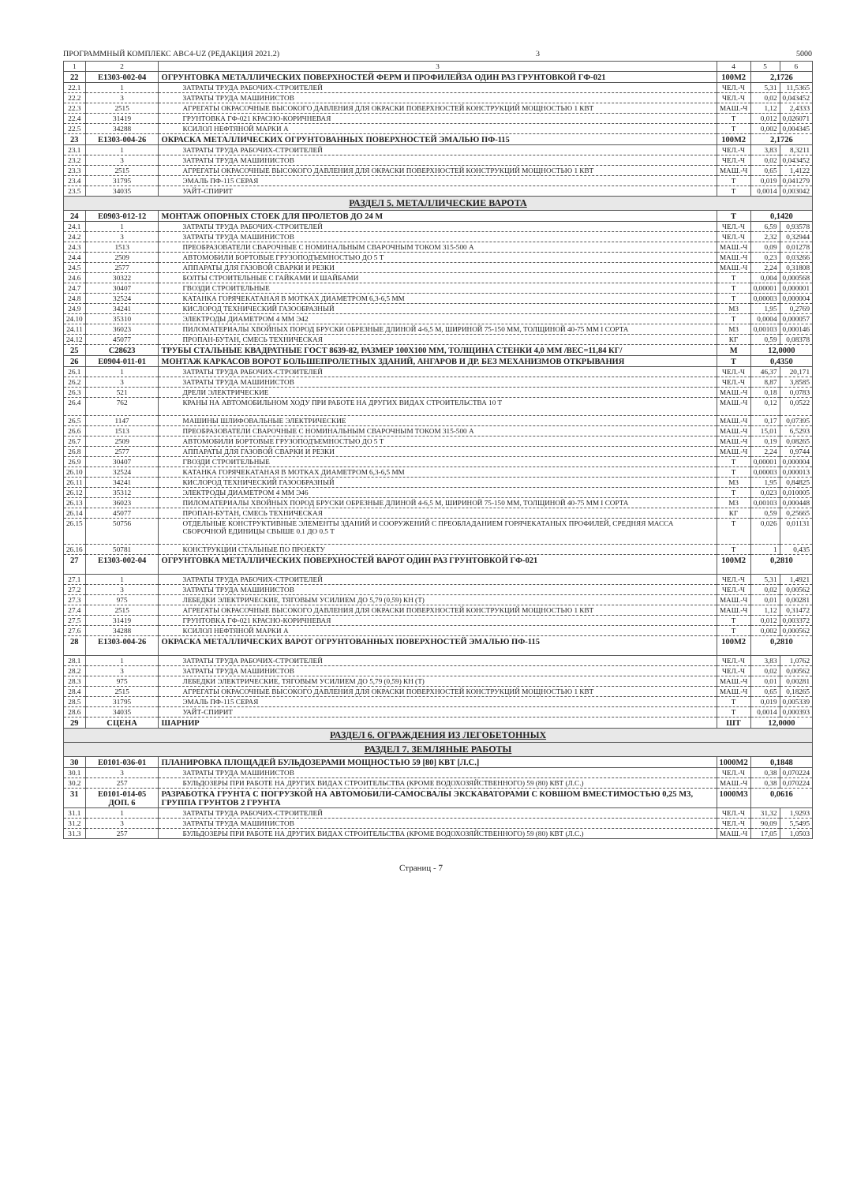ПРОГРАММНЫЙ КОМПЛЕКС АВС4-UZ (РЕДАКЦИЯ 2021.2) 3 5000
| 1 | 2 | 3 | 4 | 5 | 6 |
| --- | --- | --- | --- | --- | --- |
| 22 | E1303-002-04 | ОГРУНТОВКА МЕТАЛЛИЧЕСКИХ ПОВЕРХНОСТЕЙ ФЕРМ И ПРОФИЛЕЙЗА ОДИН РАЗ ГРУНТОВКОЙ ГФ-021 | 100М2 | 2,1726 | |
| 22.1 | 1 | ЗАТРАТЫ ТРУДА РАБОЧИХ-СТРОИТЕЛЕЙ | ЧЕЛ.-Ч | 5,31 | 11,5365 |
| 22.2 | 3 | ЗАТРАТЫ ТРУДА МАШИНИСТОВ | ЧЕЛ.-Ч | 0,02 | 0,043452 |
| 22.3 | 2515 | АГРЕГАТЫ ОКРАСОЧНЫЕ ВЫСОКОГО ДАВЛЕНИЯ ДЛЯ ОКРАСКИ ПОВЕРХНОСТЕЙ КОНСТРУКЦИЙ МОЩНОСТЬЮ 1 КВТ | МАШ.-Ч | 1,12 | 2,4333 |
| 22.4 | 31419 | ГРУНТОВКА ГФ-021 КРАСНО-КОРИЧНЕВАЯ | Т | 0,012 | 0,026071 |
| 22.5 | 34288 | КСИЛОЛ НЕФТЯНОЙ МАРКИ А | Т | 0,002 | 0,004345 |
| 23 | E1303-004-26 | ОКРАСКА МЕТАЛЛИЧЕСКИХ ОГРУНТОВАННЫХ ПОВЕРХНОСТЕЙ ЭМАЛЬЮ ПФ-115 | 100М2 | 2,1726 | |
| 23.1 | 1 | ЗАТРАТЫ ТРУДА РАБОЧИХ-СТРОИТЕЛЕЙ | ЧЕЛ.-Ч | 3,83 | 8,3211 |
| 23.2 | 3 | ЗАТРАТЫ ТРУДА МАШИНИСТОВ | ЧЕЛ.-Ч | 0,02 | 0,043452 |
| 23.3 | 2515 | АГРЕГАТЫ ОКРАСОЧНЫЕ ВЫСОКОГО ДАВЛЕНИЯ ДЛЯ ОКРАСКИ ПОВЕРХНОСТЕЙ КОНСТРУКЦИЙ МОЩНОСТЬЮ 1 КВТ | МАШ.-Ч | 0,65 | 1,4122 |
| 23.4 | 31795 | ЭМАЛЬ ПФ-115 СЕРАЯ | Т | 0,019 | 0,041279 |
| 23.5 | 34035 | УАЙТ-СПИРИТ | Т | 0,0014 | 0,003042 |
| РАЗДЕЛ 5. МЕТАЛЛИЧЕСКИЕ ВАРОТА | | | | | |
| 24 | E0903-012-12 | МОНТАЖ ОПОРНЫХ СТОЕК ДЛЯ ПРОЛЕТОВ ДО 24 М | Т | 0,1420 | |
| 24.1 | 1 | ЗАТРАТЫ ТРУДА РАБОЧИХ-СТРОИТЕЛЕЙ | ЧЕЛ.-Ч | 6,59 | 0,93578 |
| 24.2 | 3 | ЗАТРАТЫ ТРУДА МАШИНИСТОВ | ЧЕЛ.-Ч | 2,32 | 0,32944 |
| 24.3 | 1513 | ПРЕОБРАЗОВАТЕЛИ СВАРОЧНЫЕ С НОМИНАЛЬНЫМ СВАРОЧНЫМ ТОКОМ 315-500 А | МАШ.-Ч | 0,09 | 0,01278 |
| 24.4 | 2509 | АВТОМОБИЛИ БОРТОВЫЕ ГРУЗОПОДЪЕМНОСТЬЮ ДО 5 Т | МАШ.-Ч | 0,23 | 0,03266 |
| 24.5 | 2577 | АППАРАТЫ ДЛЯ ГАЗОВОЙ СВАРКИ И РЕЗКИ | МАШ.-Ч | 2,24 | 0,31808 |
| 24.6 | 30322 | БОЛТЫ СТРОИТЕЛЬНЫЕ С ГАЙКАМИ И ШАЙБАМИ | Т | 0,004 | 0,000568 |
| 24.7 | 30407 | ГВОЗДИ СТРОИТЕЛЬНЫЕ | Т | 0,00001 | 0,000001 |
| 24.8 | 32524 | КАТАНКА ГОРЯЧЕКАТАНАЯ В МОТКАХ ДИАМЕТРОМ 6,3-6,5 ММ | Т | 0,00003 | 0,000004 |
| 24.9 | 34241 | КИСЛОРОД ТЕХНИЧЕСКИЙ ГАЗООБРАЗНЫЙ | М3 | 1,95 | 0,2769 |
| 24.10 | 35310 | ЭЛЕКТРОДЫ ДИАМЕТРОМ 4 ММ Э42 | Т | 0,0004 | 0,000057 |
| 24.11 | 36023 | ПИЛОМАТЕРИАЛЫ ХВОЙНЫХ ПОРОД БРУСКИ ОБРЕЗНЫЕ ДЛИНОЙ 4-6,5 М, ШИРИНОЙ 75-150 ММ, ТОЛЩИНОЙ 40-75 ММ I СОРТА | М3 | 0,00103 | 0,000146 |
| 24.12 | 45077 | ПРОПАН-БУТАН, СМЕСЬ ТЕХНИЧЕСКАЯ | КГ | 0,59 | 0,08378 |
| 25 | C28623 | ТРУБЫ СТАЛЬНЫЕ КВАДРАТНЫЕ ГОСТ 8639-82, РАЗМЕР 100Х100 ММ, ТОЛЩИНА СТЕНКИ 4,0 ММ /ВЕС=11,84 КГ/ | М | 12,0000 | |
| 26 | E0904-011-01 | МОНТАЖ КАРКАСОВ ВОРОТ БОЛЬШЕПРОЛЕТНЫХ ЗДАНИЙ, АНГАРОВ И ДР. БЕЗ МЕХАНИЗМОВ ОТКРЫВАНИЯ | Т | 0,4350 | |
| 26.1 | 1 | ЗАТРАТЫ ТРУДА РАБОЧИХ-СТРОИТЕЛЕЙ | ЧЕЛ.-Ч | 46,37 | 20,171 |
| 26.2 | 3 | ЗАТРАТЫ ТРУДА МАШИНИСТОВ | ЧЕЛ.-Ч | 8,87 | 3,8585 |
| 26.3 | 521 | ДРЕЛИ ЭЛЕКТРИЧЕСКИЕ | МАШ.-Ч | 0,18 | 0,0783 |
| 26.4 | 762 | КРАНЫ НА АВТОМОБИЛЬНОМ ХОДУ ПРИ РАБОТЕ НА ДРУГИХ ВИДАХ СТРОИТЕЛЬСТВА 10 Т | МАШ.-Ч | 0,12 | 0,0522 |
| 26.5 | 1147 | МАШИНЫ ШЛИФОВАЛЬНЫЕ ЭЛЕКТРИЧЕСКИЕ | МАШ.-Ч | 0,17 | 0,07395 |
| 26.6 | 1513 | ПРЕОБРАЗОВАТЕЛИ СВАРОЧНЫЕ С НОМИНАЛЬНЫМ СВАРОЧНЫМ ТОКОМ 315-500 А | МАШ.-Ч | 15,01 | 6,5293 |
| 26.7 | 2509 | АВТОМОБИЛИ БОРТОВЫЕ ГРУЗОПОДЪЕМНОСТЬЮ ДО 5 Т | МАШ.-Ч | 0,19 | 0,08265 |
| 26.8 | 2577 | АППАРАТЫ ДЛЯ ГАЗОВОЙ СВАРКИ И РЕЗКИ | МАШ.-Ч | 2,24 | 0,9744 |
| 26.9 | 30407 | ГВОЗДИ СТРОИТЕЛЬНЫЕ | Т | 0,00001 | 0,000004 |
| 26.10 | 32524 | КАТАНКА ГОРЯЧЕКАТАНАЯ В МОТКАХ ДИАМЕТРОМ 6,3-6,5 ММ | Т | 0,00003 | 0,000013 |
| 26.11 | 34241 | КИСЛОРОД ТЕХНИЧЕСКИЙ ГАЗООБРАЗНЫЙ | М3 | 1,95 | 0,84825 |
| 26.12 | 35312 | ЭЛЕКТРОДЫ ДИАМЕТРОМ 4 ММ Э46 | Т | 0,023 | 0,010005 |
| 26.13 | 36023 | ПИЛОМАТЕРИАЛЫ ХВОЙНЫХ ПОРОД БРУСКИ ОБРЕЗНЫЕ ДЛИНОЙ 4-6,5 М, ШИРИНОЙ 75-150 ММ, ТОЛЩИНОЙ 40-75 ММ I СОРТА | М3 | 0,00103 | 0,000448 |
| 26.14 | 45077 | ПРОПАН-БУТАН, СМЕСЬ ТЕХНИЧЕСКАЯ | КГ | 0,59 | 0,25665 |
| 26.15 | 50756 | ОТДЕЛЬНЫЕ КОНСТРУКТИВНЫЕ ЭЛЕМЕНТЫ ЗДАНИЙ И СООРУЖЕНИЙ С ПРЕОБЛАДАНИЕМ ГОРЯЧЕКАТАНЫХ ПРОФИЛЕЙ, СРЕДНЯЯ МАССА СБОРОЧНОЙ ЕДИНИЦЫ СВЫШЕ 0.1 ДО 0.5 Т | Т | 0,026 | 0,01131 |
| 26.16 | 50781 | КОНСТРУКЦИИ СТАЛЬНЫЕ ПО ПРОЕКТУ | Т | 1 | 0,435 |
| 27 | E1303-002-04 | ОГРУНТОВКА МЕТАЛЛИЧЕСКИХ ПОВЕРХНОСТЕЙ ВАРОТ ОДИН РАЗ ГРУНТОВКОЙ ГФ-021 | 100М2 | 0,2810 | |
| 27.1 | 1 | ЗАТРАТЫ ТРУДА РАБОЧИХ-СТРОИТЕЛЕЙ | ЧЕЛ.-Ч | 5,31 | 1,4921 |
| 27.2 | 3 | ЗАТРАТЫ ТРУДА МАШИНИСТОВ | ЧЕЛ.-Ч | 0,02 | 0,00562 |
| 27.3 | 975 | ЛЕБЕДКИ ЭЛЕКТРИЧЕСКИЕ, ТЯГОВЫМ УСИЛИЕМ ДО 5,79 (0,59) КН (Т) | МАШ.-Ч | 0,01 | 0,00281 |
| 27.4 | 2515 | АГРЕГАТЫ ОКРАСОЧНЫЕ ВЫСОКОГО ДАВЛЕНИЯ ДЛЯ ОКРАСКИ ПОВЕРХНОСТЕЙ КОНСТРУКЦИЙ МОЩНОСТЬЮ 1 КВТ | МАШ.-Ч | 1,12 | 0,31472 |
| 27.5 | 31419 | ГРУНТОВКА ГФ-021 КРАСНО-КОРИЧНЕВАЯ | Т | 0,012 | 0,003372 |
| 27.6 | 34288 | КСИЛОЛ НЕФТЯНОЙ МАРКИ А | Т | 0,002 | 0,000562 |
| 28 | E1303-004-26 | ОКРАСКА МЕТАЛЛИЧЕСКИХ ВАРОТ ОГРУНТОВАННЫХ ПОВЕРХНОСТЕЙ ЭМАЛЬЮ ПФ-115 | 100М2 | 0,2810 | |
| 28.1 | 1 | ЗАТРАТЫ ТРУДА РАБОЧИХ-СТРОИТЕЛЕЙ | ЧЕЛ.-Ч | 3,83 | 1,0762 |
| 28.2 | 3 | ЗАТРАТЫ ТРУДА МАШИНИСТОВ | ЧЕЛ.-Ч | 0,02 | 0,00562 |
| 28.3 | 975 | ЛЕБЕДКИ ЭЛЕКТРИЧЕСКИЕ, ТЯГОВЫМ УСИЛИЕМ ДО 5,79 (0,59) КН (Т) | МАШ.-Ч | 0,01 | 0,00281 |
| 28.4 | 2515 | АГРЕГАТЫ ОКРАСОЧНЫЕ ВЫСОКОГО ДАВЛЕНИЯ ДЛЯ ОКРАСКИ ПОВЕРХНОСТЕЙ КОНСТРУКЦИЙ МОЩНОСТЬЮ 1 КВТ | МАШ.-Ч | 0,65 | 0,18265 |
| 28.5 | 31795 | ЭМАЛЬ ПФ-115 СЕРАЯ | Т | 0,019 | 0,005339 |
| 28.6 | 34035 | УАЙТ-СПИРИТ | Т | 0,0014 | 0,000393 |
| 29 | СЦЕНА | ШАРНИР | ШТ | 12,0000 | |
| РАЗДЕЛ 6. ОГРАЖДЕНИЯ ИЗ ЛЕГОБЕТОННЫХ | | | | | |
| РАЗДЕЛ 7. ЗЕМЛЯНЫЕ РАБОТЫ | | | | | |
| 30 | E0101-036-01 | ПЛАНИРОВКА ПЛОЩАДЕЙ БУЛЬДОЗЕРАМИ МОЩНОСТЬЮ 59 [80] КВТ [Л.С.] | 1000М2 | 0,1848 | |
| 30.1 | 3 | ЗАТРАТЫ ТРУДА МАШИНИСТОВ | ЧЕЛ.-Ч | 0,38 | 0,070224 |
| 30.2 | 257 | БУЛЬДОЗЕРЫ ПРИ РАБОТЕ НА ДРУГИХ ВИДАХ СТРОИТЕЛЬСТВА (КРОМЕ ВОДОХОЗЯЙСТВЕННОГО) 59 (80) КВТ (Л.С.) | МАШ.-Ч | 0,38 | 0,070224 |
| 31 | E0101-014-05 ДОП. 6 | РАЗРАБОТКА ГРУНТА С ПОГРУЗКОЙ НА АВТОМОБИЛИ-САМОСВАЛЫ ЭКСКАВАТОРАМИ С КОВШОМ ВМЕСТИМОСТЬЮ 0,25 М3, ГРУППА ГРУНТОВ 2 ГРУНТА | 1000М3 | 0,0616 | |
| 31.1 | 1 | ЗАТРАТЫ ТРУДА РАБОЧИХ-СТРОИТЕЛЕЙ | ЧЕЛ.-Ч | 31,32 | 1,9293 |
| 31.2 | 3 | ЗАТРАТЫ ТРУДА МАШИНИСТОВ | ЧЕЛ.-Ч | 90,09 | 5,5495 |
| 31.3 | 257 | БУЛЬДОЗЕРЫ ПРИ РАБОТЕ НА ДРУГИХ ВИДАХ СТРОИТЕЛЬСТВА (КРОМЕ ВОДОХОЗЯЙСТВЕННОГО) 59 (80) КВТ (Л.С.) | МАШ.-Ч | 17,05 | 1,0503 |
Страниц - 7